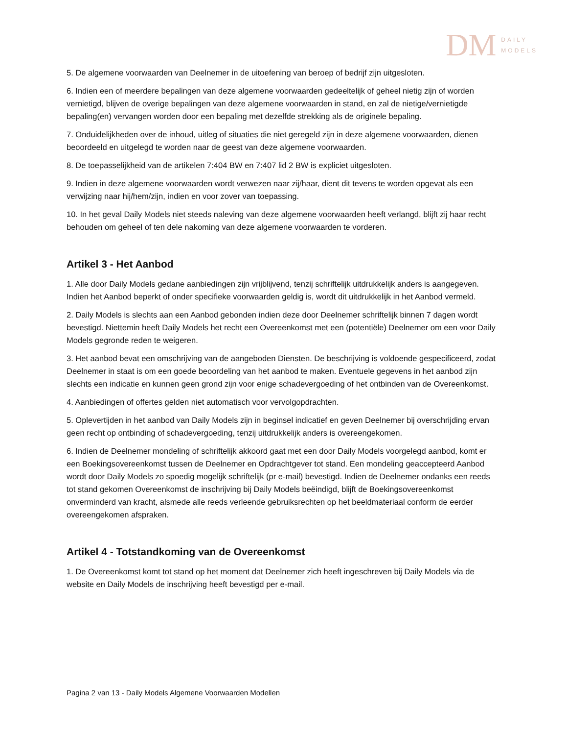DM DAILY
MODELS
5. De algemene voorwaarden van Deelnemer in de uitoefening van beroep of bedrijf zijn uitgesloten.
6. Indien een of meerdere bepalingen van deze algemene voorwaarden gedeeltelijk of geheel nietig zijn of worden vernietigd, blijven de overige bepalingen van deze algemene voorwaarden in stand, en zal de nietige/vernietigde bepaling(en) vervangen worden door een bepaling met dezelfde strekking als de originele bepaling.
7. Onduidelijkheden over de inhoud, uitleg of situaties die niet geregeld zijn in deze algemene voorwaarden, dienen beoordeeld en uitgelegd te worden naar de geest van deze algemene voorwaarden.
8. De toepasselijkheid van de artikelen 7:404 BW en 7:407 lid 2 BW is expliciet uitgesloten.
9. Indien in deze algemene voorwaarden wordt verwezen naar zij/haar, dient dit tevens te worden opgevat als een verwijzing naar hij/hem/zijn, indien en voor zover van toepassing.
10. In het geval Daily Models niet steeds naleving van deze algemene voorwaarden heeft verlangd, blijft zij haar recht behouden om geheel of ten dele nakoming van deze algemene voorwaarden te vorderen.
Artikel 3 - Het Aanbod
1. Alle door Daily Models gedane aanbiedingen zijn vrijblijvend, tenzij schriftelijk uitdrukkelijk anders is aangegeven. Indien het Aanbod beperkt of onder specifieke voorwaarden geldig is, wordt dit uitdrukkelijk in het Aanbod vermeld.
2. Daily Models is slechts aan een Aanbod gebonden indien deze door Deelnemer schriftelijk binnen 7 dagen wordt bevestigd. Niettemin heeft Daily Models het recht een Overeenkomst met een (potentiële) Deelnemer om een voor Daily Models gegronde reden te weigeren.
3. Het aanbod bevat een omschrijving van de aangeboden Diensten. De beschrijving is voldoende gespecificeerd, zodat Deelnemer in staat is om een goede beoordeling van het aanbod te maken. Eventuele gegevens in het aanbod zijn slechts een indicatie en kunnen geen grond zijn voor enige schadevergoeding of het ontbinden van de Overeenkomst.
4. Aanbiedingen of offertes gelden niet automatisch voor vervolgopdrachten.
5. Oplevertijden in het aanbod van Daily Models zijn in beginsel indicatief en geven Deelnemer bij overschrijding ervan geen recht op ontbinding of schadevergoeding, tenzij uitdrukkelijk anders is overeengekomen.
6. Indien de Deelnemer mondeling of schriftelijk akkoord gaat met een door Daily Models voorgelegd aanbod, komt er een Boekingsovereenkomst tussen de Deelnemer en Opdrachtgever tot stand. Een mondeling geaccepteerd Aanbod wordt door Daily Models zo spoedig mogelijk schriftelijk (pr e-mail) bevestigd. Indien de Deelnemer ondanks een reeds tot stand gekomen Overeenkomst de inschrijving bij Daily Models beëindigd, blijft de Boekingsovereenkomst onverminderd van kracht, alsmede alle reeds verleende gebruiksrechten op het beeldmateriaal conform de eerder overeengekomen afspraken.
Artikel 4 - Totstandkoming van de Overeenkomst
1. De Overeenkomst komt tot stand op het moment dat Deelnemer zich heeft ingeschreven bij Daily Models via de website en Daily Models de inschrijving heeft bevestigd per e-mail.
Pagina 2 van 13 - Daily Models Algemene Voorwaarden Modellen